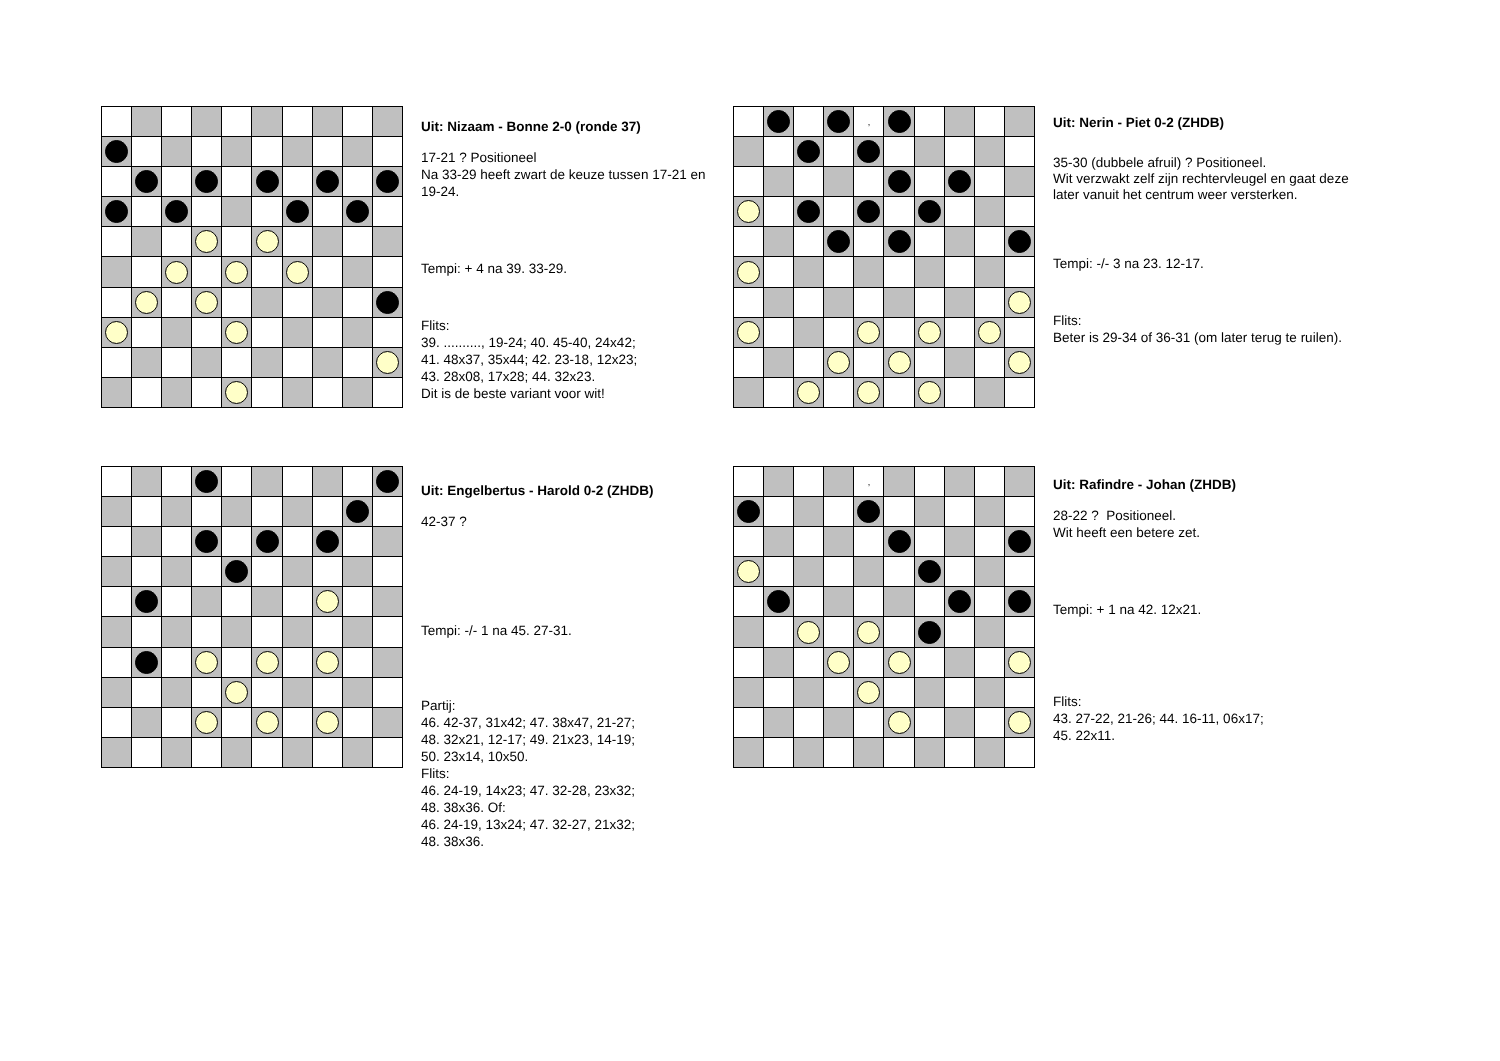Uit: Nizaam - Bonne 2-0 (ronde 37)
17-21 ? Positioneel
Na 33-29 heeft zwart de keuze tussen 17-21 en 19-24.
Tempi: + 4 na 39. 33-29.
Flits:
39. .........., 19-24; 40. 45-40, 24x42;
41. 48x37, 35x44; 42. 23-18, 12x23;
43. 28x08, 17x28; 44. 32x23.
Dit is de beste variant voor wit!
| | | | | , | | | | | |
Uit: Nerin - Piet 0-2 (ZHDB)
35-30 (dubbele afruil) ? Positioneel.
Wit verzwakt zelf zijn rechtervleugel en gaat deze later vanuit het centrum weer versterken.
Tempi: -/- 3 na 23. 12-17.
Flits:
Beter is 29-34 of 36-31 (om later terug te ruilen).
Uit: Engelbertus - Harold 0-2 (ZHDB)
42-37 ?
Tempi: -/- 1 na 45. 27-31.
Partij:
46. 42-37, 31x42; 47. 38x47, 21-27;
48. 32x21, 12-17; 49. 21x23, 14-19;
50. 23x14, 10x50.
Flits:
46. 24-19, 14x23; 47. 32-28, 23x32;
48. 38x36. Of:
46. 24-19, 13x24; 47. 32-27, 21x32;
48. 38x36.
| | | | | , | | | | | |
Uit: Rafindre - Johan (ZHDB)
28-22 ? Positioneel.
Wit heeft een betere zet.
Tempi: + 1 na 42. 12x21.
Flits:
43. 27-22, 21-26; 44. 16-11, 06x17;
45. 22x11.